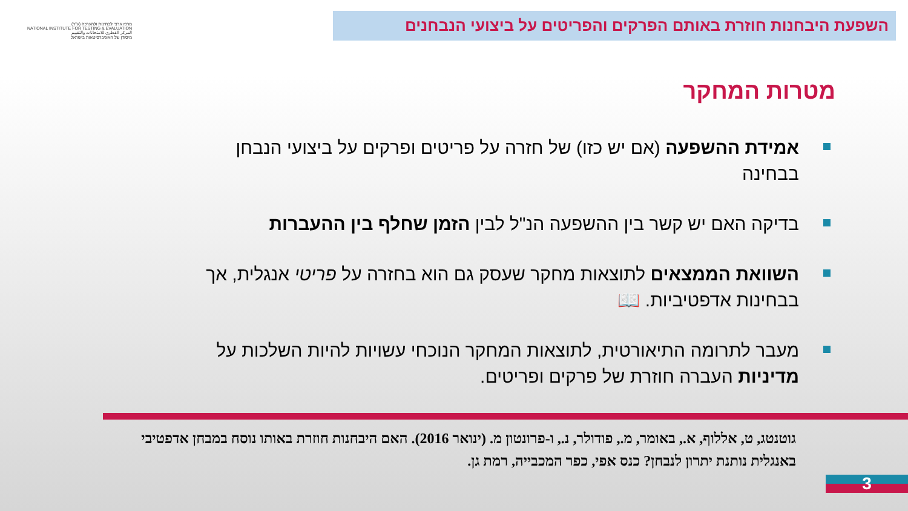מרכז ארצי לבחינות ולהערכה (ע"ר)
NATIONAL INSTITUTE FOR TESTING & EVALUATION
المركز القطري للامتحانات والتقييم
מיסודן של האוניברסיטאות בישראל
השפעת היבחנות חוזרת באותם הפרקים והפריטים על ביצועי הנבחנים
מטרות המחקר
אמידת ההשפעה (אם יש כזו) של חזרה על פריטים ופרקים על ביצועי הנבחן בבחינה
בדיקה האם יש קשר בין ההשפעה הנ"ל לבין הזמן שחלף בין ההעברות
השוואת הממצאים לתוצאות מחקר שעסק גם הוא בחזרה על פריטי אנגלית, אך בבחינות אדפטיביות. 📖
מעבר לתרומה התיאורטית, לתוצאות המחקר הנוכחי עשויות להיות השלכות על מדיניות העברה חוזרת של פרקים ופריטים.
גוטנטג, ט, אללוף, א., באומר, מ., פודולר, נ., ו-פרונטון מ. (ינואר 2016). האם היבחנות חוזרת באותו נוסח במבחן אדפטיבי באנגלית נותנת יתרון לנבחן? כנס אפי, כפר המכבייה, רמת גן.
3